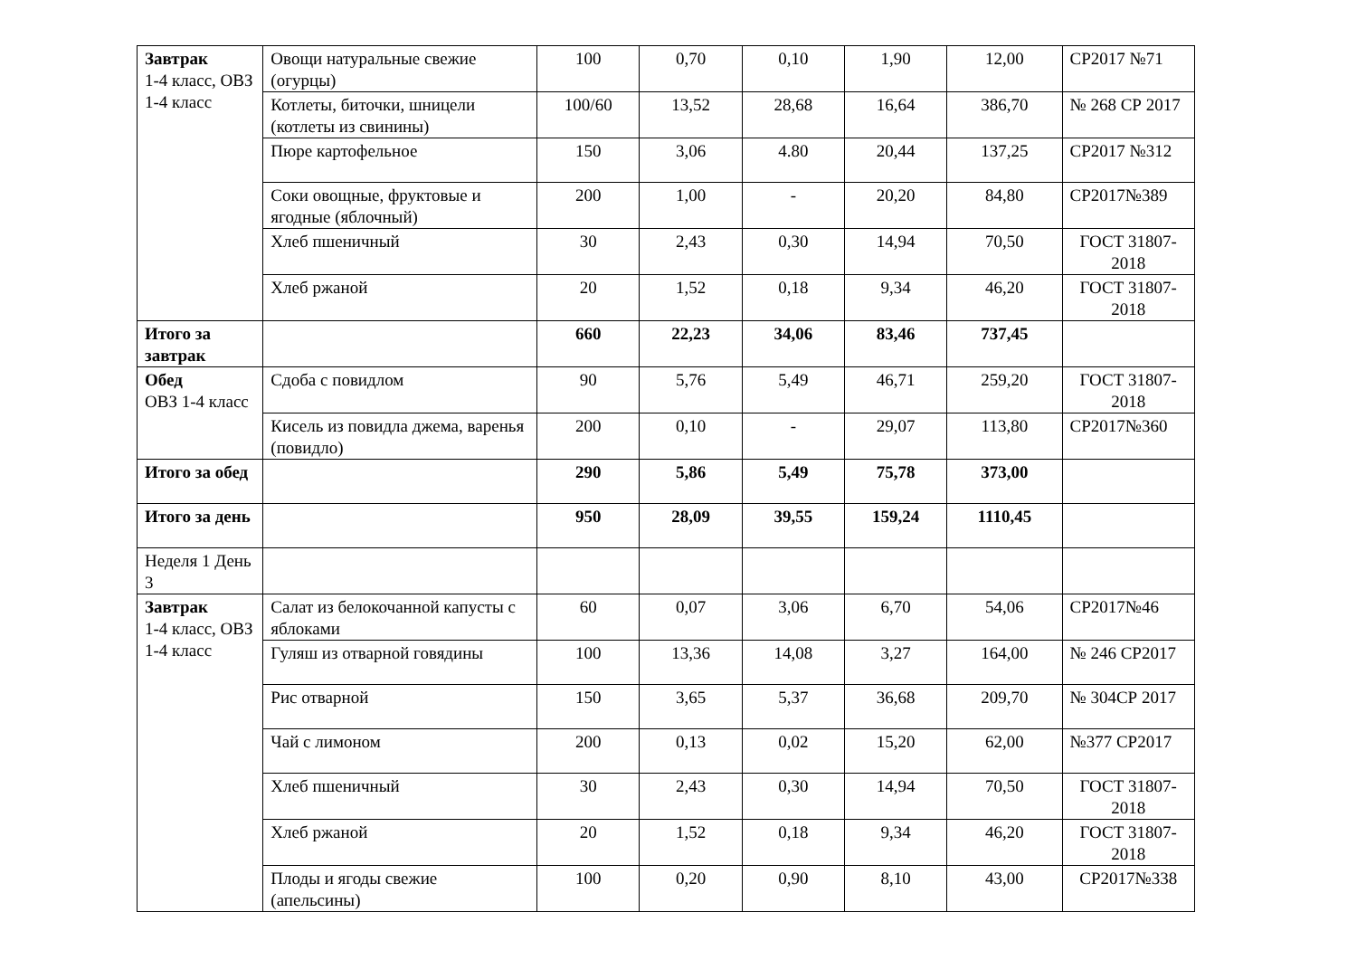| Завтрак 1-4 класс, ОВЗ 1-4 класс | Овощи натуральные свежие (огурцы) | 100 | 0,70 | 0,10 | 1,90 | 12,00 | СР2017 №71 |
| | Котлеты, биточки, шницели (котлеты из свинины) | 100/60 | 13,52 | 28,68 | 16,64 | 386,70 | № 268 СР 2017 |
| | Пюре картофельное | 150 | 3,06 | 4.80 | 20,44 | 137,25 | СР2017 №312 |
| | Соки овощные, фруктовые и ягодные (яблочный) | 200 | 1,00 | - | 20,20 | 84,80 | СР2017№389 |
| | Хлеб пшеничный | 30 | 2,43 | 0,30 | 14,94 | 70,50 | ГОСТ 31807-2018 |
| | Хлеб ржаной | 20 | 1,52 | 0,18 | 9,34 | 46,20 | ГОСТ 31807-2018 |
| Итого за завтрак | | 660 | 22,23 | 34,06 | 83,46 | 737,45 | |
| Обед ОВЗ 1-4 класс | Сдоба с повидлом | 90 | 5,76 | 5,49 | 46,71 | 259,20 | ГОСТ 31807-2018 |
| | Кисель из повидла джема, варенья (повидло) | 200 | 0,10 | - | 29,07 | 113,80 | СР2017№360 |
| Итого за обед | | 290 | 5,86 | 5,49 | 75,78 | 373,00 | |
| Итого за день | | 950 | 28,09 | 39,55 | 159,24 | 1110,45 | |
| Неделя 1 День 3 | | | | | | | |
| Завтрак 1-4 класс, ОВЗ 1-4 класс | Салат из белокочанной капусты с яблоками | 60 | 0,07 | 3,06 | 6,70 | 54,06 | СР2017№46 |
| | Гуляш из отварной говядины | 100 | 13,36 | 14,08 | 3,27 | 164,00 | № 246 СР2017 |
| | Рис отварной | 150 | 3,65 | 5,37 | 36,68 | 209,70 | № 304СР 2017 |
| | Чай с лимоном | 200 | 0,13 | 0,02 | 15,20 | 62,00 | №377 СР2017 |
| | Хлеб пшеничный | 30 | 2,43 | 0,30 | 14,94 | 70,50 | ГОСТ 31807-2018 |
| | Хлеб ржаной | 20 | 1,52 | 0,18 | 9,34 | 46,20 | ГОСТ 31807-2018 |
| | Плоды и ягоды свежие (апельсины) | 100 | 0,20 | 0,90 | 8,10 | 43,00 | СР2017№338 |